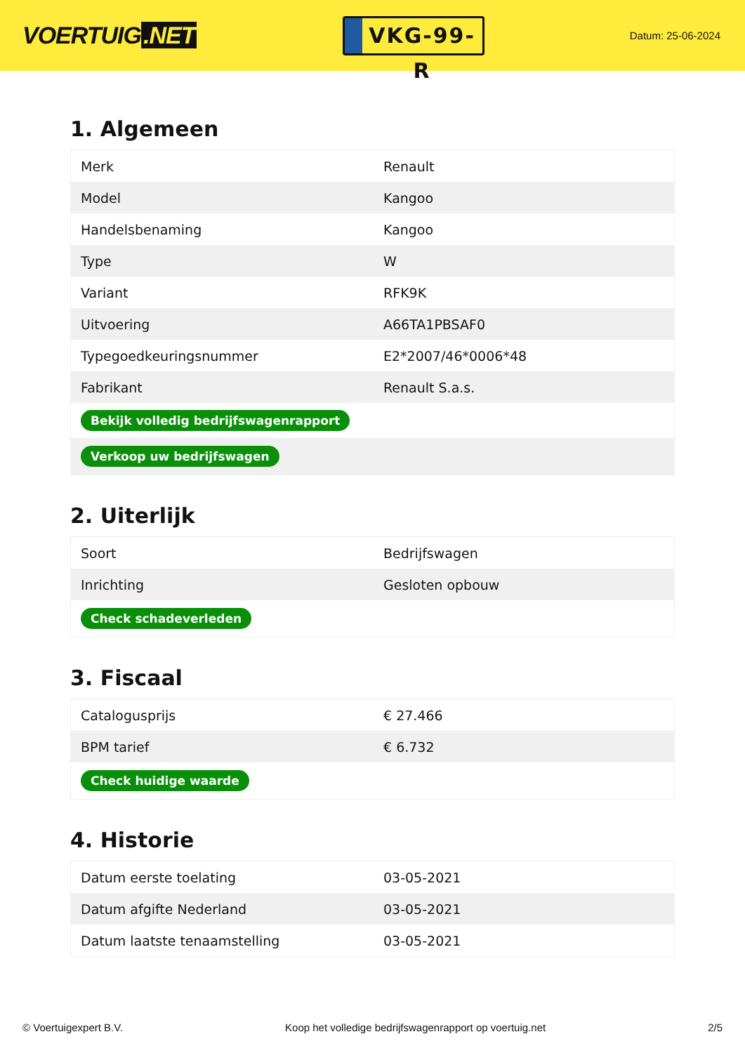VOERTUIG.NET
VKG-99-R
Datum: 25-06-2024
1. Algemeen
| Merk | Renault |
| Model | Kangoo |
| Handelsbenaming | Kangoo |
| Type | W |
| Variant | RFK9K |
| Uitvoering | A66TA1PBSAF0 |
| Typegoedkeuringsnummer | E2*2007/46*0006*48 |
| Fabrikant | Renault S.a.s. |
| Bekijk volledig bedrijfswagenrapport | |
| Verkoop uw bedrijfswagen | |
2. Uiterlijk
| Soort | Bedrijfswagen |
| Inrichting | Gesloten opbouw |
| Check schadeverleden | |
3. Fiscaal
| Catalogusprijs | € 27.466 |
| BPM tarief | € 6.732 |
| Check huidige waarde | |
4. Historie
| Datum eerste toelating | 03-05-2021 |
| Datum afgifte Nederland | 03-05-2021 |
| Datum laatste tenaamstelling | 03-05-2021 |
© Voertuigexpert B.V. Koop het volledige bedrijfswagenrapport op voertuig.net 2/5